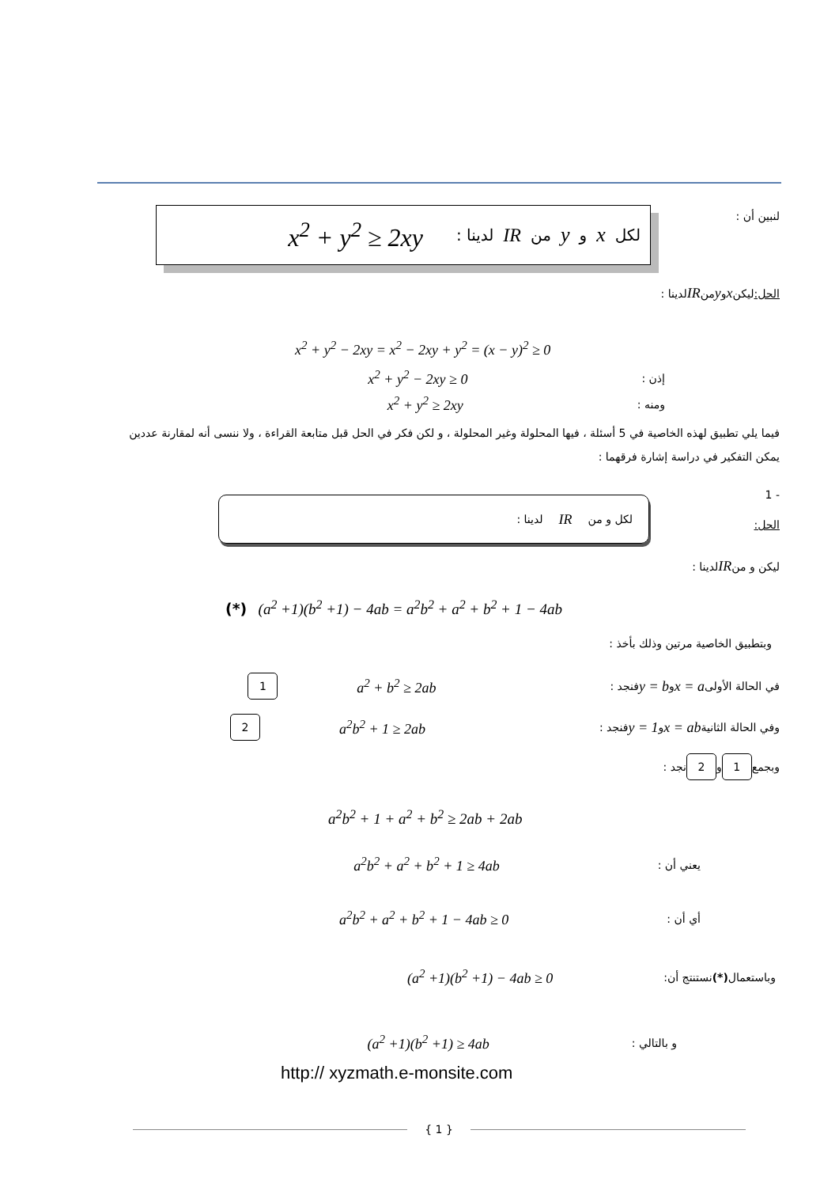لنبين أن : لكل x و y من IR لدينا : x<sup>2</sup> + y<sup>2</sup> ≥ 2xy
الحل: ليكن x و y من IR لدينا :
x<sup>2</sup> + y<sup>2</sup> − 2xy = x<sup>2</sup> − 2xy + y<sup>2</sup> = (x − y)<sup>2</sup> ≥ 0
إذن : x<sup>2</sup> + y<sup>2</sup> − 2xy ≥ 0
ومنه : x<sup>2</sup> + y<sup>2</sup> ≥ 2xy
فيما يلي تطبيق لهذه الخاصية في 5 أسئلة ، فيها المحلولة وغير المحلولة ، و لكن فكر في الحل قبل متابعة القراءة ، ولا ننسى أنه لمقارنة عددين يمكن التفكير في دراسة إشارة فرقهما :
- 1
الحل:
لكل و من IR لدينا :
ليكن و من IR لدينا :
(*) (a<sup>2</sup> +1)(b<sup>2</sup> +1) − 4ab = a<sup>2</sup>b<sup>2</sup> + a<sup>2</sup> + b<sup>2</sup> + 1 − 4ab
وبتطبيق الخاصية مرتين وذلك بأخذ :
في الحالة الأولى x = a و y = b فنجد : a<sup>2</sup> + b<sup>2</sup> ≥ 2ab 1
وفي الحالة الثانية x = ab و y = 1 فنجد : a<sup>2</sup>b<sup>2</sup> + 1 ≥ 2ab 2
وبجمع 1 و 2 نجد :
a<sup>2</sup>b<sup>2</sup> + 1 + a<sup>2</sup> + b<sup>2</sup> ≥ 2ab + 2ab
يعني أن : a<sup>2</sup>b<sup>2</sup> + a<sup>2</sup> + b<sup>2</sup> + 1 ≥ 4ab
أي أن : a<sup>2</sup>b<sup>2</sup> + a<sup>2</sup> + b<sup>2</sup> + 1 − 4ab ≥ 0
وباستعمال (*) نستنتج أن: (a<sup>2</sup> +1)(b<sup>2</sup> +1) − 4ab ≥ 0
و بالتالي : (a<sup>2</sup> +1)(b<sup>2</sup> +1) ≥ 4ab
http:// xyzmath.e-monsite.com
{ 1 }